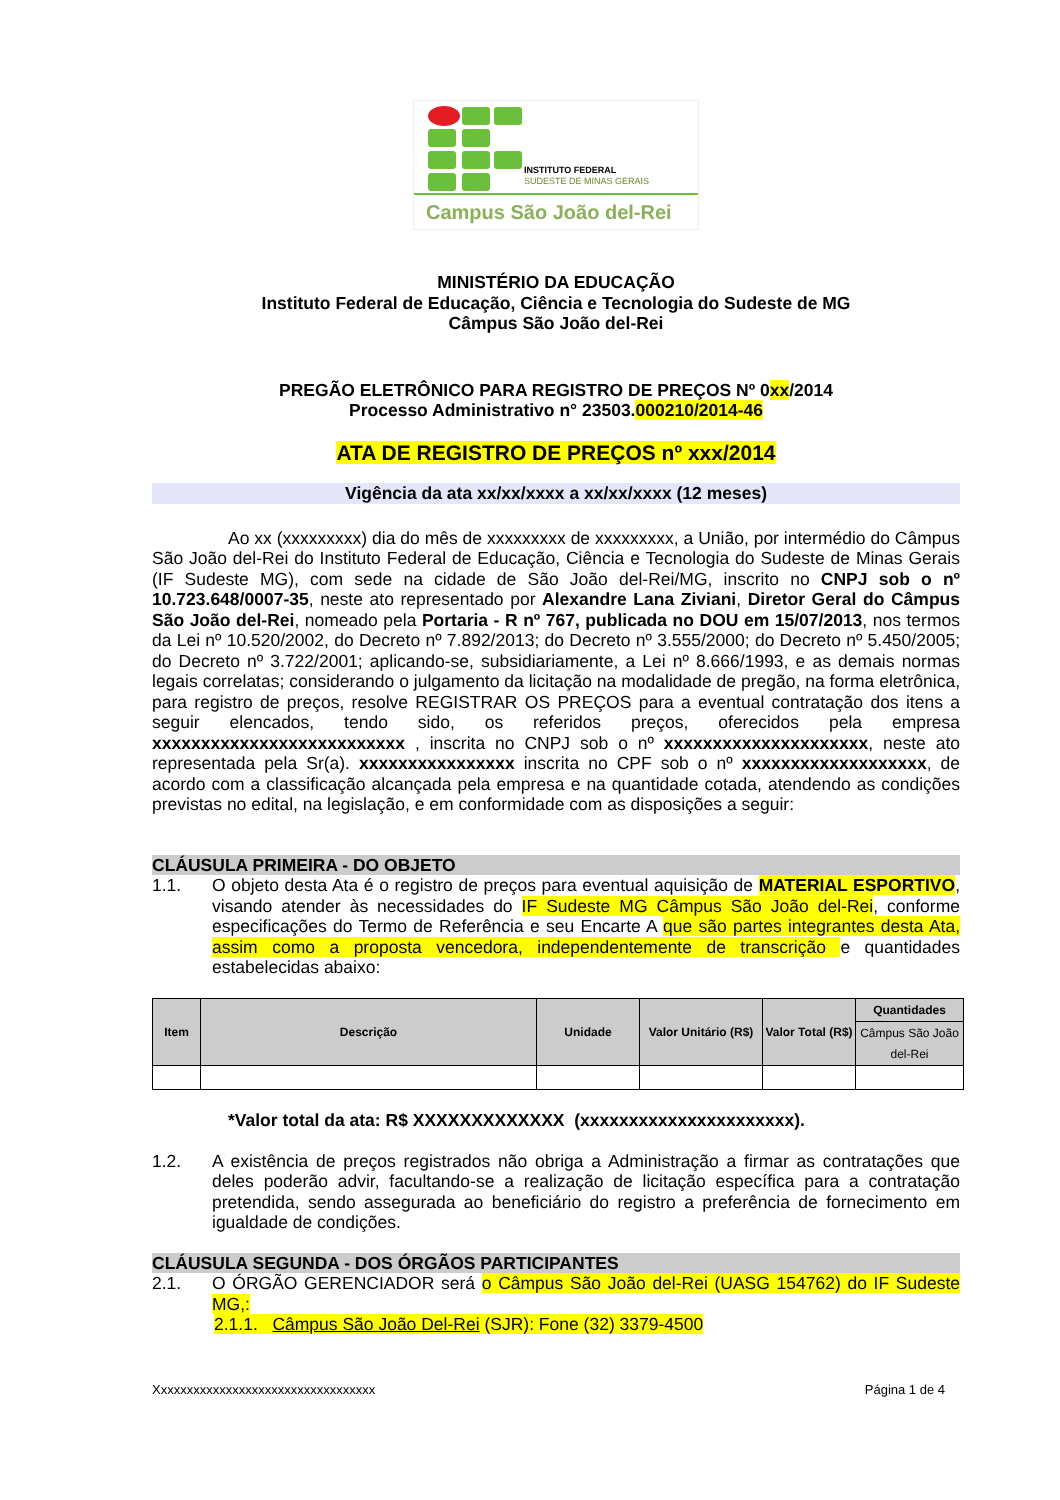INSTITUTO FEDERAL
SUDESTE DE MINAS GERAIS
Campus São João del-Rei
MINISTÉRIO DA EDUCAÇÃO
Instituto Federal de Educação, Ciência e Tecnologia do Sudeste de MG
Câmpus São João del-Rei
PREGÃO ELETRÔNICO PARA REGISTRO DE PREÇOS Nº 0xx/2014
Processo Administrativo n° 23503.000210/2014-46
ATA DE REGISTRO DE PREÇOS nº xxx/2014
Vigência da ata xx/xx/xxxx a xx/xx/xxxx (12 meses)
Ao xx (xxxxxxxxx) dia do mês de xxxxxxxxx de xxxxxxxxx, a União, por intermédio do Câmpus São João del-Rei do Instituto Federal de Educação, Ciência e Tecnologia do Sudeste de Minas Gerais (IF Sudeste MG), com sede na cidade de São João del-Rei/MG, inscrito no CNPJ sob o nº 10.723.648/0007-35, neste ato representado por Alexandre Lana Ziviani, Diretor Geral do Câmpus São João del-Rei, nomeado pela Portaria - R nº 767, publicada no DOU em 15/07/2013, nos termos da Lei nº 10.520/2002, do Decreto nº 7.892/2013; do Decreto nº 3.555/2000; do Decreto nº 5.450/2005; do Decreto nº 3.722/2001; aplicando-se, subsidiariamente, a Lei nº 8.666/1993, e as demais normas legais correlatas; considerando o julgamento da licitação na modalidade de pregão, na forma eletrônica, para registro de preços, resolve REGISTRAR OS PREÇOS para a eventual contratação dos itens a seguir elencados, tendo sido, os referidos preços, oferecidos pela empresa xxxxxxxxxxxxxxxxxxxxxxxxxx , inscrita no CNPJ sob o nº xxxxxxxxxxxxxxxxxxxxx, neste ato representada pela Sr(a). xxxxxxxxxxxxxxxx inscrita no CPF sob o nº xxxxxxxxxxxxxxxxxxx, de acordo com a classificação alcançada pela empresa e na quantidade cotada, atendendo as condições previstas no edital, na legislação, e em conformidade com as disposições a seguir:
CLÁUSULA PRIMEIRA - DO OBJETO
1.1. O objeto desta Ata é o registro de preços para eventual aquisição de MATERIAL ESPORTIVO, visando atender às necessidades do IF Sudeste MG Câmpus São João del-Rei, conforme especificações do Termo de Referência e seu Encarte A que são partes integrantes desta Ata, assim como a proposta vencedora, independentemente de transcrição e quantidades estabelecidas abaixo:
| Item | Descrição | Unidade | Valor Unitário (R$) | Valor Total (R$) | Quantidades |
| --- | --- | --- | --- | --- | --- |
| | | | | | Câmpus São João del-Rei |
*Valor total da ata: R$ XXXXXXXXXXXXX (xxxxxxxxxxxxxxxxxxxxxx).
1.2. A existência de preços registrados não obriga a Administração a firmar as contratações que deles poderão advir, facultando-se a realização de licitação específica para a contratação pretendida, sendo assegurada ao beneficiário do registro a preferência de fornecimento em igualdade de condições.
CLÁUSULA SEGUNDA - DOS ÓRGÃOS PARTICIPANTES
2.1. O ÓRGÃO GERENCIADOR será o Câmpus São João del-Rei (UASG 154762) do IF Sudeste MG,:
2.1.1. Câmpus São João Del-Rei (SJR): Fone (32) 3379-4500
Xxxxxxxxxxxxxxxxxxxxxxxxxxxxxxxxxx Página 1 de 4